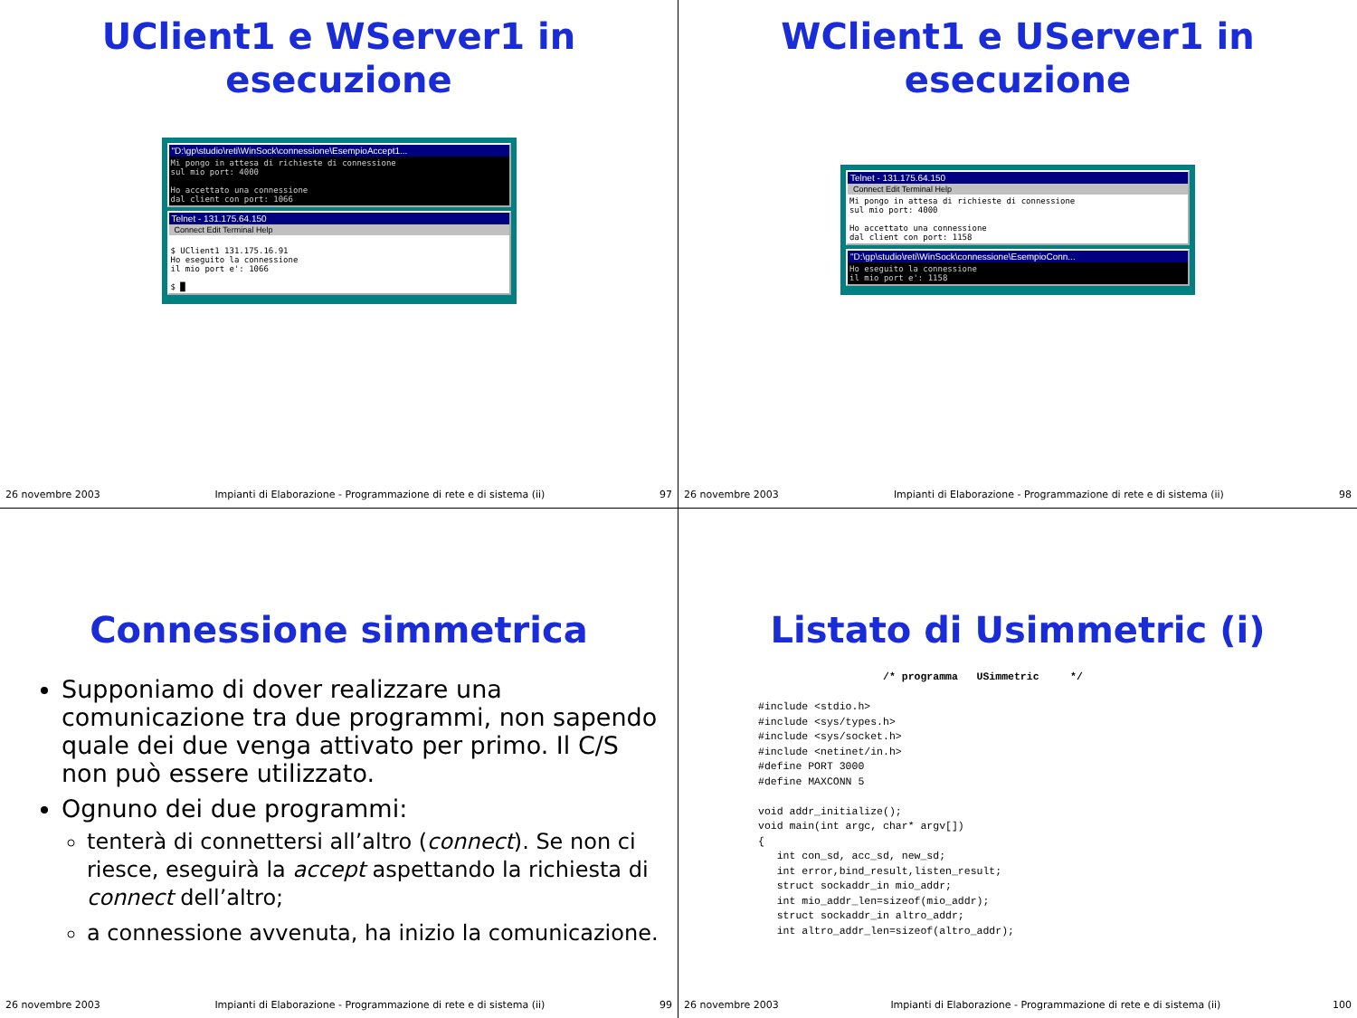UClient1 e WServer1 in
esecuzione
"D:\gp\studio\reti\WinSock\connessione\EsempioAccept1...
Mi pongo in attesa di richieste di connessione sul mio port: 4000 Ho accettato una connessione dal client con port: 1066
Telnet - 131.175.64.150
Connect Edit Terminal Help
$ UClient1 131.175.16.91 Ho eseguito la connessione il mio port e': 1066 $ █
26 novembre 2003 Impianti di Elaborazione - Programmazione di rete e di sistema (ii) 97
WClient1 e UServer1 in
esecuzione
Telnet - 131.175.64.150
Connect Edit Terminal Help
Mi pongo in attesa di richieste di connessione sul mio port: 4000 Ho accettato una connessione dal client con port: 1158
"D:\gp\studio\reti\WinSock\connessione\EsempioConn...
Ho eseguito la connessione il mio port e': 1158
26 novembre 2003 Impianti di Elaborazione - Programmazione di rete e di sistema (ii) 98
Connessione simmetrica
Supponiamo di dover realizzare una comunicazione tra due programmi, non sapendo quale dei due venga attivato per primo. Il C/S non può essere utilizzato.
Ognuno dei due programmi:
tenterà di connettersi all’altro (connect). Se non ci riesce, eseguirà la accept aspettando la richiesta di connect dell’altro;
a connessione avvenuta, ha inizio la comunicazione.
26 novembre 2003 Impianti di Elaborazione - Programmazione di rete e di sistema (ii) 99
Listato di Usimmetric (i)
                    /* programma   USimmetric     */

#include <stdio.h>
#include <sys/types.h>
#include <sys/socket.h>
#include <netinet/in.h>
#define PORT 3000
#define MAXCONN 5

void addr_initialize();
void main(int argc, char* argv[])
{
   int con_sd, acc_sd, new_sd;
   int error,bind_result,listen_result;
   struct sockaddr_in mio_addr;
   int mio_addr_len=sizeof(mio_addr);
   struct sockaddr_in altro_addr;
   int altro_addr_len=sizeof(altro_addr);
26 novembre 2003 Impianti di Elaborazione - Programmazione di rete e di sistema (ii) 100